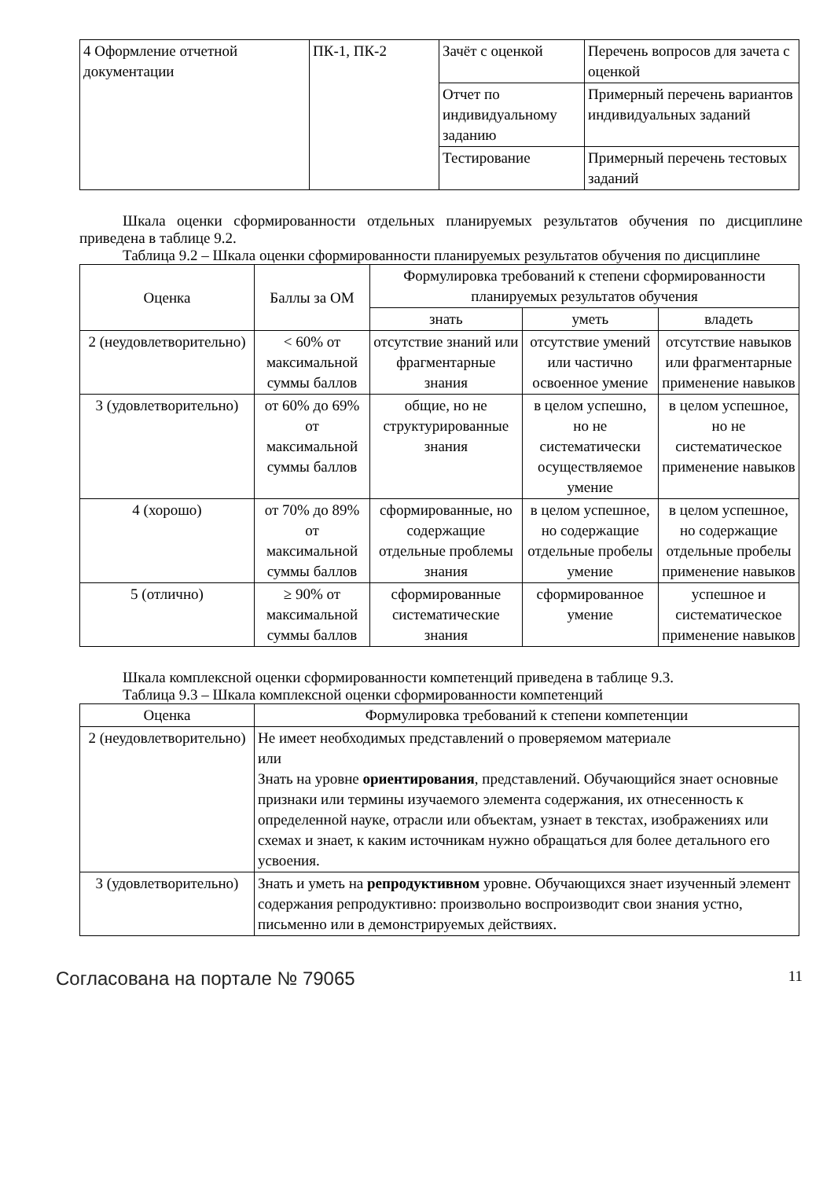| 4 Оформление отчетной документации | ПК-1, ПК-2 | Зачёт с оценкой | Перечень вопросов для зачета с оценкой |
| | | Отчет по индивидуальному заданию | Примерный перечень вариантов индивидуальных заданий |
| | | Тестирование | Примерный перечень тестовых заданий |
Шкала оценки сформированности отдельных планируемых результатов обучения по дисциплине приведена в таблице 9.2.
Таблица 9.2 – Шкала оценки сформированности планируемых результатов обучения по дисциплине
| Оценка | Баллы за ОМ | Формулировка требований к степени сформированности планируемых результатов обучения | | |
| --- | --- | --- | --- | --- |
| | | знать | уметь | владеть |
| 2 (неудовлетворительно) | < 60% от максимальной суммы баллов | отсутствие знаний или фрагментарные знания | отсутствие умений или частично освоенное умение | отсутствие навыков или фрагментарные применение навыков |
| 3 (удовлетворительно) | от 60% до 69% от максимальной суммы баллов | общие, но не структурированные знания | в целом успешно, но не систематически осуществляемое умение | в целом успешное, но не систематическое применение навыков |
| 4 (хорошо) | от 70% до 89% от максимальной суммы баллов | сформированные, но содержащие отдельные проблемы знания | в целом успешное, но содержащие отдельные пробелы умение | в целом успешное, но содержащие отдельные пробелы применение навыков |
| 5 (отлично) | ≥ 90% от максимальной суммы баллов | сформированные систематические знания | сформированное умение | успешное и систематическое применение навыков |
Шкала комплексной оценки сформированности компетенций приведена в таблице 9.3.
Таблица 9.3 – Шкала комплексной оценки сформированности компетенций
| Оценка | Формулировка требований к степени компетенции |
| --- | --- |
| 2 (неудовлетворительно) | Не имеет необходимых представлений о проверяемом материале или Знать на уровне ориентирования , представлений. Обучающийся знает основные признаки или термины изучаемого элемента содержания, их отнесенность к определенной науке, отрасли или объектам, узнает в текстах, изображениях или схемах и знает, к каким источникам нужно обращаться для более детального его усвоения. |
| 3 (удовлетворительно) | Знать и уметь на репродуктивном уровне. Обучающихся знает изученный элемент содержания репродуктивно: произвольно воспроизводит свои знания устно, письменно или в демонстрируемых действиях. |
Согласована на портале № 79065 11